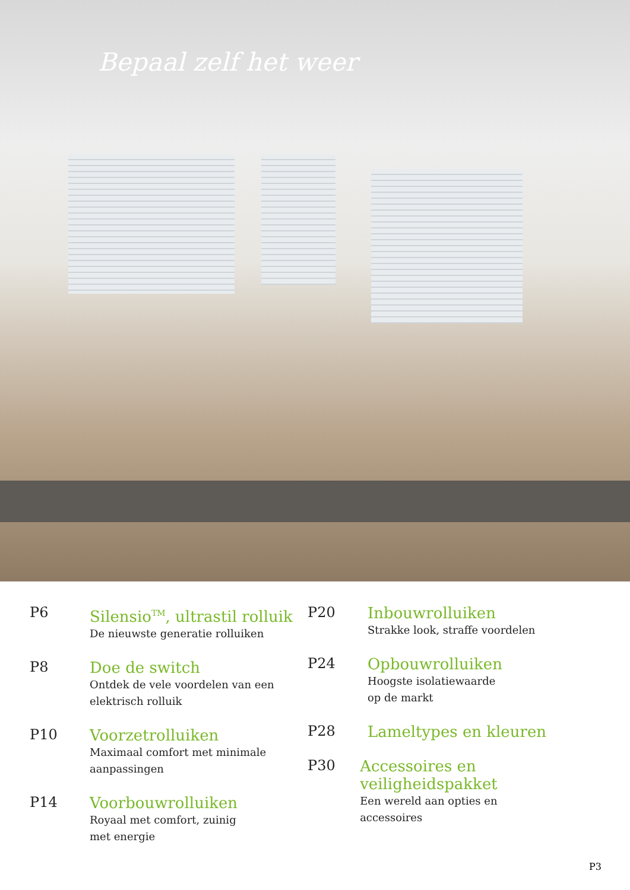Bepaal zelf het weer
P6
Silensio<sup>TM</sup>, ultrastil rolluik
De nieuwste generatie rolluiken
P8
Doe de switch
Ontdek de vele voordelen van een
elektrisch rolluik
P10
Voorzetrolluiken
Maximaal comfort met minimale
aanpassingen
P14
Voorbouwrolluiken
Royaal met comfort, zuinig
met energie
P20
Inbouwrolluiken
Strakke look, straffe voordelen
P24
Opbouwrolluiken
Hoogste isolatiewaarde
op de markt
P28
Lameltypes en kleuren
P30
Accessoires en veiligheidspakket
Een wereld aan opties en
accessoires
P3